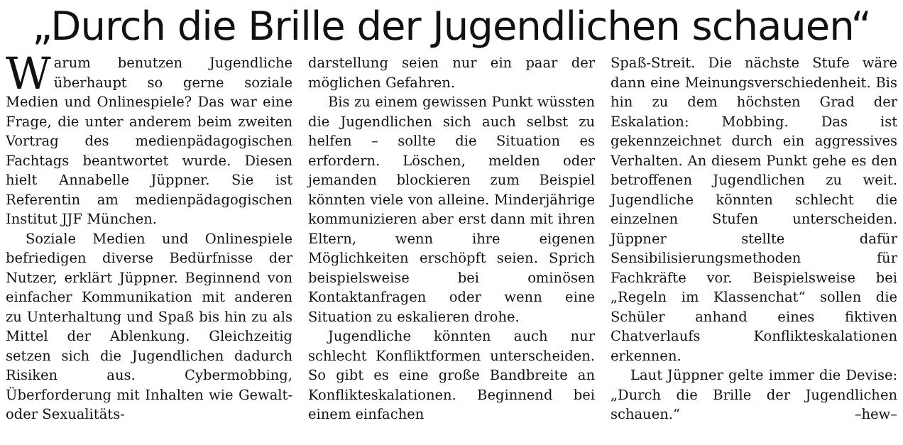„Durch die Brille der Jugendlichen schauen“
Warum benutzen Jugendliche überhaupt so gerne soziale Medien und Onlinespiele? Das war eine Frage, die unter anderem beim zweiten Vortrag des medienpädagogischen Fachtags beantwortet wurde. Diesen hielt Annabelle Jüppner. Sie ist Referentin am medienpädagogischen Institut JJF München.
Soziale Medien und Onlinespiele befriedigen diverse Bedürfnisse der Nutzer, erklärt Jüppner. Beginnend von einfacher Kommunikation mit anderen zu Unterhaltung und Spaß bis hin zu als Mittel der Ablenkung. Gleichzeitig setzen sich die Jugendlichen dadurch Risiken aus. Cybermobbing, Überforderung mit Inhalten wie Gewalt- oder Sexualitäts-
darstellung seien nur ein paar der möglichen Gefahren.
Bis zu einem gewissen Punkt wüssten die Jugendlichen sich auch selbst zu helfen – sollte die Situation es erfordern. Löschen, melden oder jemanden blockieren zum Beispiel könnten viele von alleine. Minderjährige kommunizieren aber erst dann mit ihren Eltern, wenn ihre eigenen Möglichkeiten erschöpft seien. Sprich beispielsweise bei ominösen Kontaktanfragen oder wenn eine Situation zu eskalieren drohe.
Jugendliche könnten auch nur schlecht Konfliktformen unterscheiden. So gibt es eine große Bandbreite an Konflikteskalationen. Beginnend bei einem einfachen
Spaß-Streit. Die nächste Stufe wäre dann eine Meinungsverschiedenheit. Bis hin zu dem höchsten Grad der Eskalation: Mobbing. Das ist gekennzeichnet durch ein aggressives Verhalten. An diesem Punkt gehe es den betroffenen Jugendlichen zu weit. Jugendliche könnten schlecht die einzelnen Stufen unterscheiden. Jüppner stellte dafür Sensibilisierungsmethoden für Fachkräfte vor. Beispielsweise bei „Regeln im Klassenchat“ sollen die Schüler anhand eines fiktiven Chatverlaufs Konflikteskalationen erkennen.
Laut Jüppner gelte immer die Devise: „Durch die Brille der Jugendlichen schauen.“ –hew–